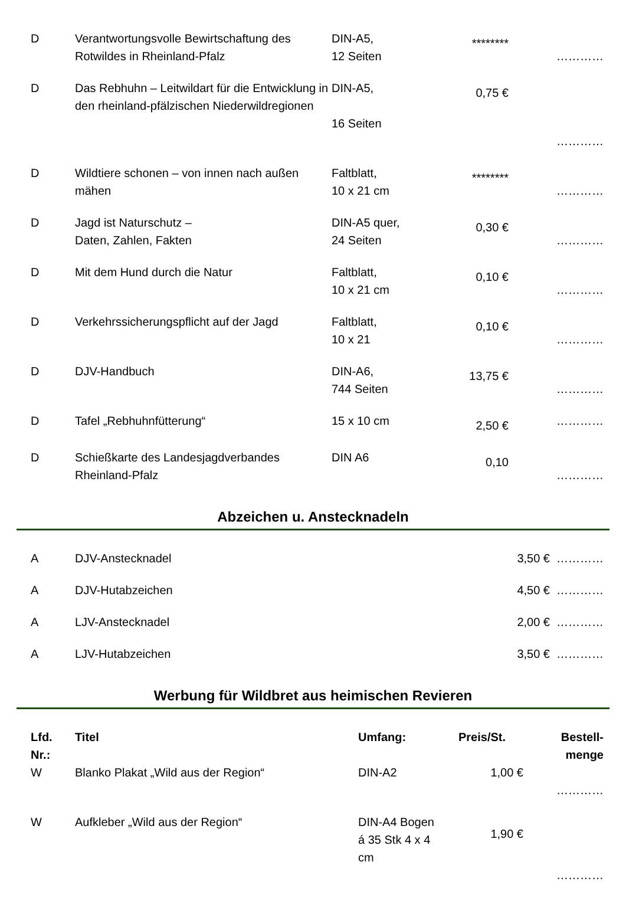| D | Verantwortungsvolle Bewirtschaftung des Rotwildes in Rheinland-Pfalz | DIN-A5, 12 Seiten | ******** | ………… |
| D | Das Rebhuhn – Leitwildart für die Entwicklung in den rheinland-pfälzischen Niederwildregionen | DIN-A5, 16 Seiten | 0,75 € | ………… |
| D | Wildtiere schonen – von innen nach außen mähen | Faltblatt, 10 x 21 cm | ******** | ………… |
| D | Jagd ist Naturschutz – Daten, Zahlen, Fakten | DIN-A5 quer, 24 Seiten | 0,30 € | ………… |
| D | Mit dem Hund durch die Natur | Faltblatt, 10 x 21 cm | 0,10 € | ………… |
| D | Verkehrssicherungspflicht auf der Jagd | Faltblatt, 10 x 21 | 0,10 € | ………… |
| D | DJV-Handbuch | DIN-A6, 744 Seiten | 13,75 € | ………… |
| D | Tafel „Rebhuhnfütterung“ | 15 x 10 cm | 2,50 € | ………… |
| D | Schießkarte des Landesjagdverbandes Rheinland-Pfalz | DIN A6 | 0,10 | ………… |
Abzeichen u. Anstecknadeln
| A | DJV-Anstecknadel | 3,50 € | ………… |
| A | DJV-Hutabzeichen | 4,50 € | ………… |
| A | LJV-Anstecknadel | 2,00 € | ………… |
| A | LJV-Hutabzeichen | 3,50 € | ………… |
Werbung für Wildbret aus heimischen Revieren
| Lfd. Nr.: | Titel | Umfang: | Preis/St. | Bestell- menge |
| --- | --- | --- | --- | --- |
| W | Blanko Plakat „Wild aus der Region“ | DIN-A2 | 1,00 € | ………… |
| W | Aufkleber „Wild aus der Region“ | DIN-A4 Bogen á 35 Stk 4 x 4 cm | 1,90 € | ………… |